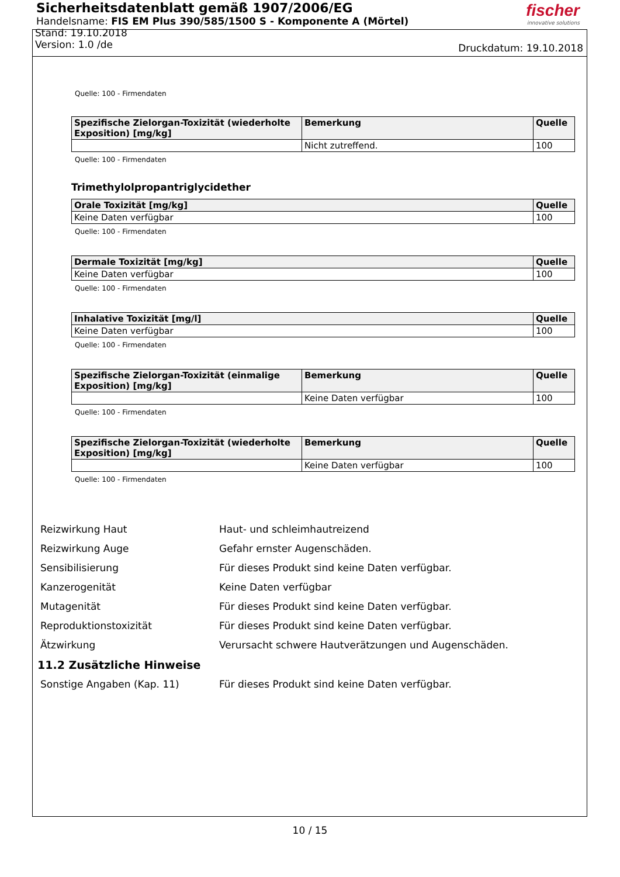Sicherheitsdatenblatt gemäß 1907/2006/EG
Handelsname: FIS EM Plus 390/585/1500 S - Komponente A (Mörtel)
Stand: 19.10.2018
Version: 1.0 /de
fischer
innovative solutions
Druckdatum: 19.10.2018
Quelle: 100 - Firmendaten
| Spezifische Zielorgan-Toxizität (wiederholte Exposition) [mg/kg] | Bemerkung | Quelle |
| --- | --- | --- |
| | Nicht zutreffend. | 100 |
Quelle: 100 - Firmendaten
Trimethylolpropantriglycidether
| Orale Toxizität [mg/kg] | Quelle |
| --- | --- |
| Keine Daten verfügbar | 100 |
Quelle: 100 - Firmendaten
| Dermale Toxizität [mg/kg] | Quelle |
| --- | --- |
| Keine Daten verfügbar | 100 |
Quelle: 100 - Firmendaten
| Inhalative Toxizität [mg/l] | Quelle |
| --- | --- |
| Keine Daten verfügbar | 100 |
Quelle: 100 - Firmendaten
| Spezifische Zielorgan-Toxizität (einmalige Exposition) [mg/kg] | Bemerkung | Quelle |
| --- | --- | --- |
| | Keine Daten verfügbar | 100 |
Quelle: 100 - Firmendaten
| Spezifische Zielorgan-Toxizität (wiederholte Exposition) [mg/kg] | Bemerkung | Quelle |
| --- | --- | --- |
| | Keine Daten verfügbar | 100 |
Quelle: 100 - Firmendaten
Reizwirkung Haut Haut- und schleimhautreizend
Reizwirkung Auge Gefahr ernster Augenschäden.
Sensibilisierung Für dieses Produkt sind keine Daten verfügbar.
Kanzerogenität Keine Daten verfügbar
Mutagenität Für dieses Produkt sind keine Daten verfügbar.
Reproduktionstoxizität Für dieses Produkt sind keine Daten verfügbar.
Ätzwirkung Verursacht schwere Hautverätzungen und Augenschäden.
11.2 Zusätzliche Hinweise
Sonstige Angaben (Kap. 11) Für dieses Produkt sind keine Daten verfügbar.
10 / 15